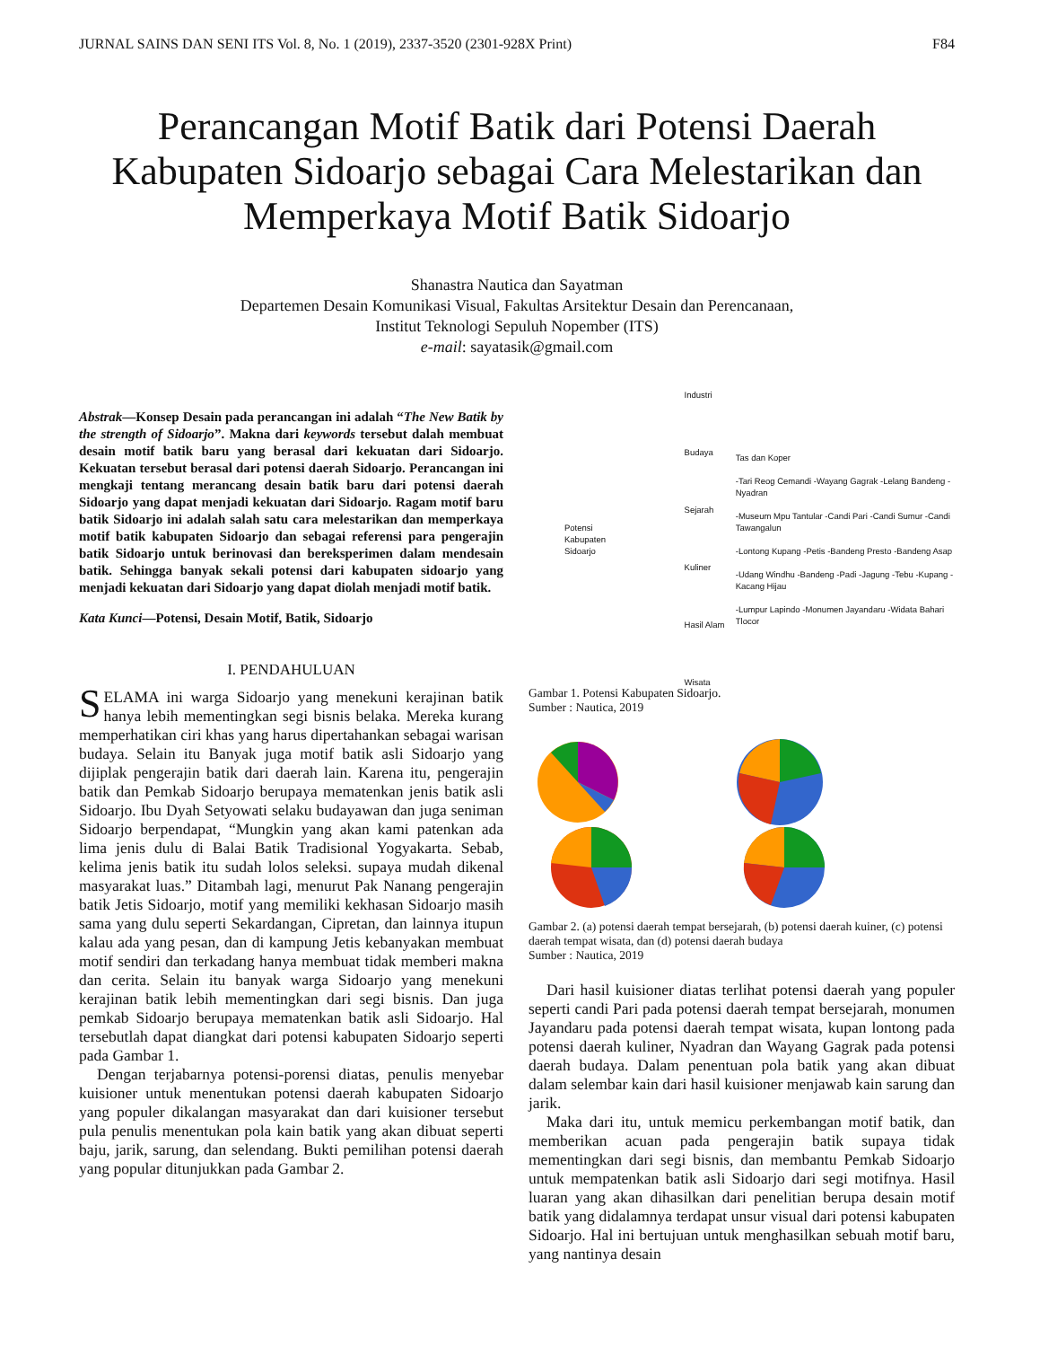JURNAL SAINS DAN SENI ITS Vol. 8, No. 1 (2019), 2337-3520 (2301-928X Print) F84
Perancangan Motif Batik dari Potensi Daerah Kabupaten Sidoarjo sebagai Cara Melestarikan dan Memperkaya Motif Batik Sidoarjo
Shanastra Nautica dan Sayatman
Departemen Desain Komunikasi Visual, Fakultas Arsitektur Desain dan Perencanaan,
Institut Teknologi Sepuluh Nopember (ITS)
e-mail: sayatasik@gmail.com
Abstrak—Konsep Desain pada perancangan ini adalah “The New Batik by the strength of Sidoarjo”. Makna dari keywords tersebut dalah membuat desain motif batik baru yang berasal dari kekuatan dari Sidoarjo. Kekuatan tersebut berasal dari potensi daerah Sidoarjo. Perancangan ini mengkaji tentang merancang desain batik baru dari potensi daerah Sidoarjo yang dapat menjadi kekuatan dari Sidoarjo. Ragam motif baru batik Sidoarjo ini adalah salah satu cara melestarikan dan memperkaya motif batik kabupaten Sidoarjo dan sebagai referensi para pengerajin batik Sidoarjo untuk berinovasi dan bereksperimen dalam mendesain batik. Sehingga banyak sekali potensi dari kabupaten sidoarjo yang menjadi kekuatan dari Sidoarjo yang dapat diolah menjadi motif batik.
Kata Kunci—Potensi, Desain Motif, Batik, Sidoarjo
I. PENDAHULUAN
SELAMA ini warga Sidoarjo yang menekuni kerajinan batik hanya lebih mementingkan segi bisnis belaka. Mereka kurang memperhatikan ciri khas yang harus dipertahankan sebagai warisan budaya. Selain itu Banyak juga motif batik asli Sidoarjo yang dijiplak pengerajin batik dari daerah lain. Karena itu, pengerajin batik dan Pemkab Sidoarjo berupaya mematenkan jenis batik asli Sidoarjo. Ibu Dyah Setyowati selaku budayawan dan juga seniman Sidoarjo berpendapat, “Mungkin yang akan kami patenkan ada lima jenis dulu di Balai Batik Tradisional Yogyakarta. Sebab, kelima jenis batik itu sudah lolos seleksi. supaya mudah dikenal masyarakat luas.” Ditambah lagi, menurut Pak Nanang pengerajin batik Jetis Sidoarjo, motif yang memiliki kekhasan Sidoarjo masih sama yang dulu seperti Sekardangan, Cipretan, dan lainnya itupun kalau ada yang pesan, dan di kampung Jetis kebanyakan membuat motif sendiri dan terkadang hanya membuat tidak memberi makna dan cerita. Selain itu banyak warga Sidoarjo yang menekuni kerajinan batik lebih mementingkan dari segi bisnis. Dan juga pemkab Sidoarjo berupaya mematenkan batik asli Sidoarjo. Hal tersebutlah dapat diangkat dari potensi kabupaten Sidoarjo seperti pada Gambar 1.
Dengan terjabarnya potensi-porensi diatas, penulis menyebar kuisioner untuk menentukan potensi daerah kabupaten Sidoarjo yang populer dikalangan masyarakat dan dari kuisioner tersebut pula penulis menentukan pola kain batik yang akan dibuat seperti baju, jarik, sarung, dan selendang. Bukti pemilihan potensi daerah yang popular ditunjukkan pada Gambar 2.
Potensi
Kabupaten Sidoarjo
Industri
Budaya
Sejarah
Kuliner
Hasil Alam
Wisata
Tas dan Koper
-Tari Reog Cemandi -Wayang Gagrak -Lelang Bandeng -Nyadran
-Museum Mpu Tantular -Candi Pari -Candi Sumur -Candi Tawangalun
-Lontong Kupang -Petis -Bandeng Presto -Bandeng Asap
-Udang Windhu -Bandeng -Padi -Jagung -Tebu -Kupang -Kacang Hijau
-Lumpur Lapindo -Monumen Jayandaru -Widata Bahari Tlocor
Gambar 1. Potensi Kabupaten Sidoarjo.
Sumber : Nautica, 2019
Gambar 2. (a) potensi daerah tempat bersejarah, (b) potensi daerah kuiner, (c) potensi daerah tempat wisata, dan (d) potensi daerah budaya
Sumber : Nautica, 2019
Dari hasil kuisioner diatas terlihat potensi daerah yang populer seperti candi Pari pada potensi daerah tempat bersejarah, monumen Jayandaru pada potensi daerah tempat wisata, kupan lontong pada potensi daerah kuliner, Nyadran dan Wayang Gagrak pada potensi daerah budaya. Dalam penentuan pola batik yang akan dibuat dalam selembar kain dari hasil kuisioner menjawab kain sarung dan jarik.
Maka dari itu, untuk memicu perkembangan motif batik, dan memberikan acuan pada pengerajin batik supaya tidak mementingkan dari segi bisnis, dan membantu Pemkab Sidoarjo untuk mempatenkan batik asli Sidoarjo dari segi motifnya. Hasil luaran yang akan dihasilkan dari penelitian berupa desain motif batik yang didalamnya terdapat unsur visual dari potensi kabupaten Sidoarjo. Hal ini bertujuan untuk menghasilkan sebuah motif baru, yang nantinya desain